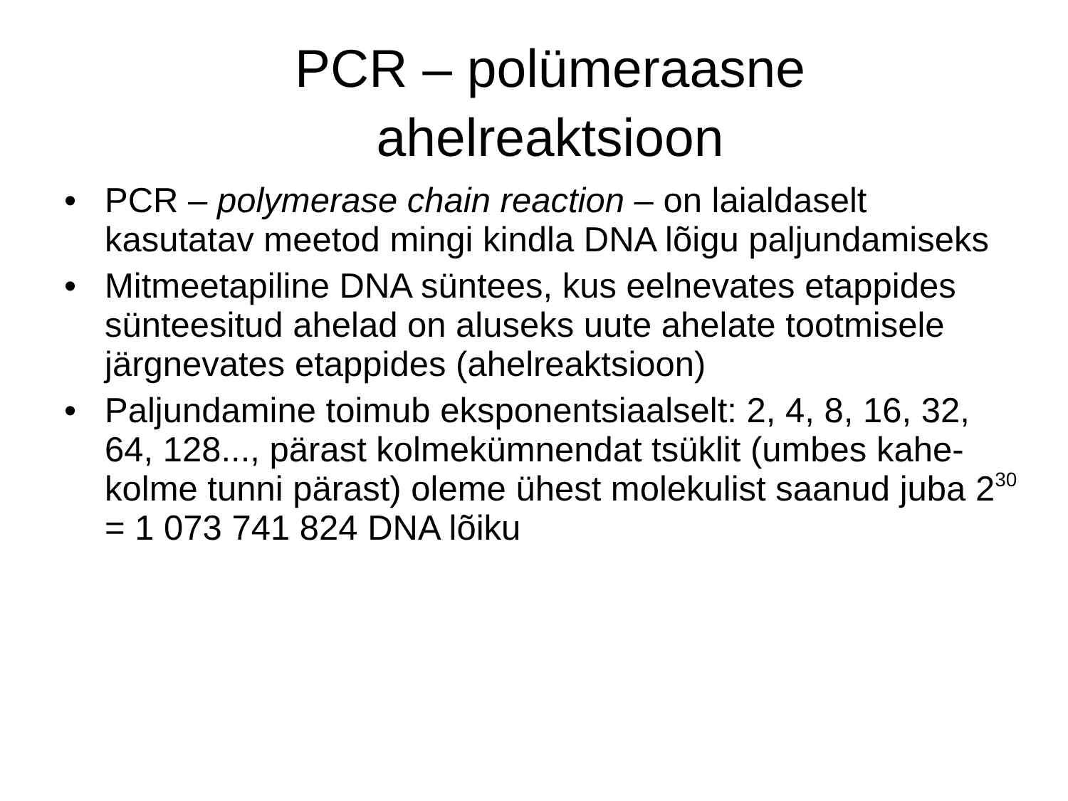PCR – polümeraasne
ahelreaktsioon
• PCR – polymerase chain reaction – on laialdaselt kasutatav meetod mingi kindla DNA lõigu paljundamiseks
• Mitmeetapiline DNA süntees, kus eelnevates etappides sünteesitud ahelad on aluseks uute ahelate tootmisele järgnevates etappides (ahelreaktsioon)
• Paljundamine toimub eksponentsiaalselt: 2, 4, 8, 16, 32, 64, 128..., pärast kolmekümnendat tsüklit (umbes kahe-kolme tunni pärast) oleme ühest molekulist saanud juba 2<sup>30</sup> = 1 073 741 824 DNA lõiku